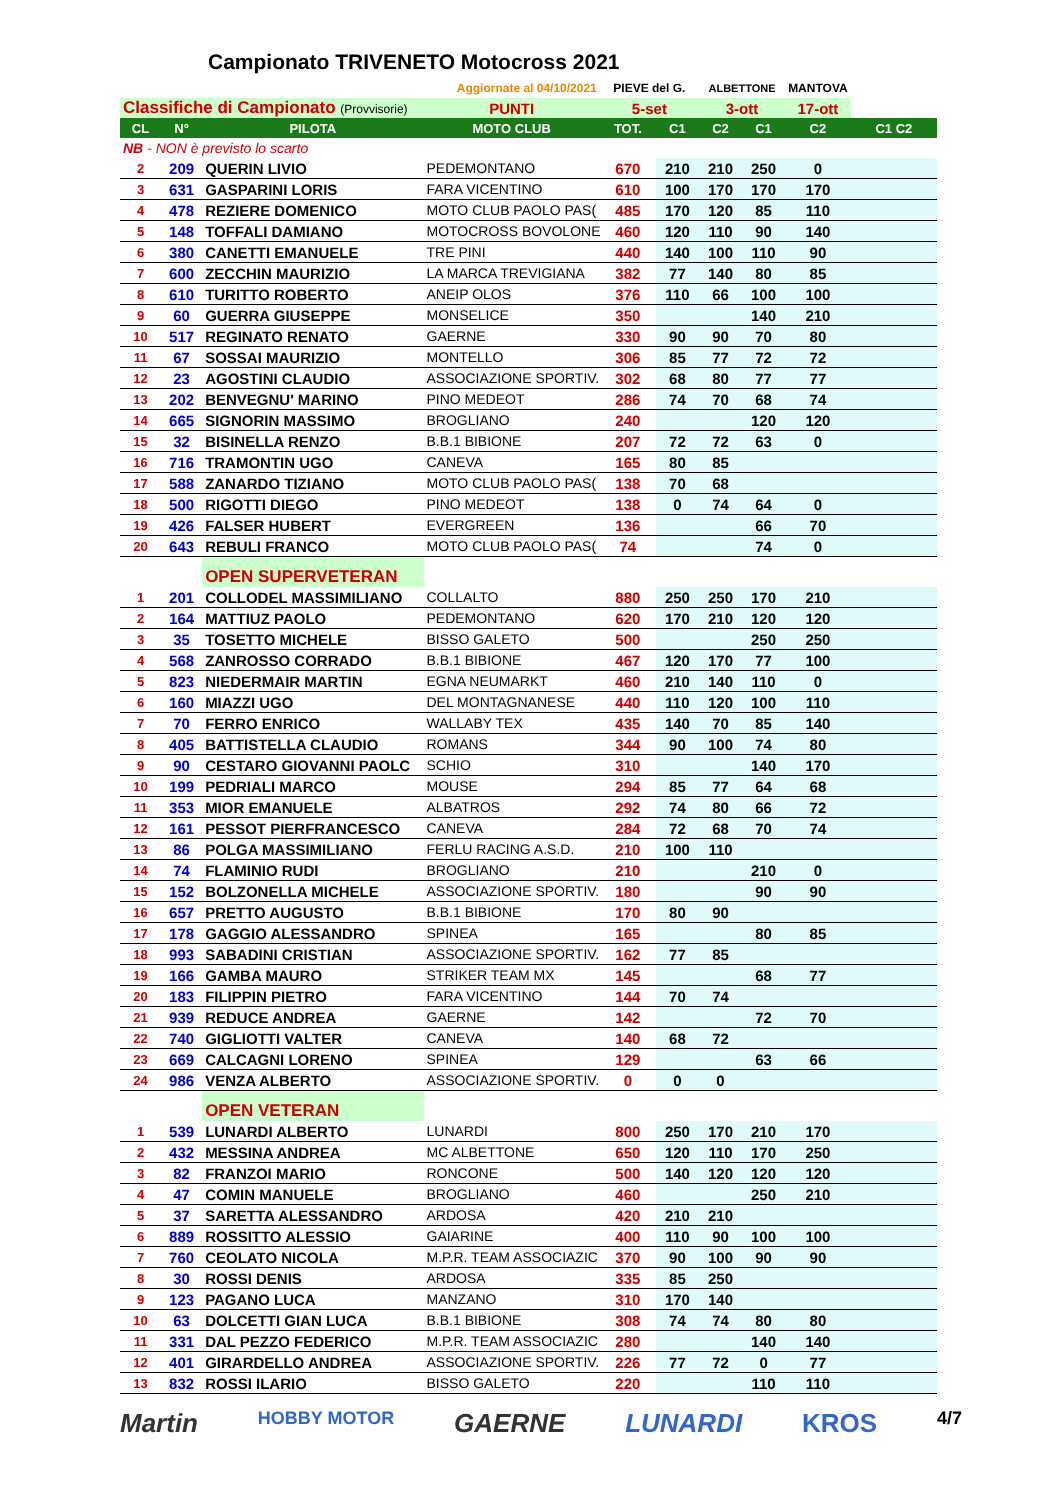Campionato TRIVENETO Motocross 2021
| Aggiornate al 04/10/2021 | | | | PIEVE del G. | | ALBETTONE | | MANTOVA | |
| Classifiche di Campionato (Provvisorie) | | | PUNTI | 5-set | | 3-ott | | 17-ott | |
| CL | N° | PILOTA | MOTO CLUB | TOT. | C1 | C2 | C1 | C2 | C1 C2 |
| NB - NON è previsto lo scarto | | | | | | | | | |
| 2 | 209 | QUERIN LIVIO | PEDEMONTANO | 670 | 210 | 210 | 250 | 0 | |
| 3 | 631 | GASPARINI LORIS | FARA VICENTINO | 610 | 100 | 170 | 170 | 170 | |
| 4 | 478 | REZIERE DOMENICO | MOTO CLUB PAOLO PAS( | 485 | 170 | 120 | 85 | 110 | |
| 5 | 148 | TOFFALI DAMIANO | MOTOCROSS BOVOLONE | 460 | 120 | 110 | 90 | 140 | |
| 6 | 380 | CANETTI EMANUELE | TRE PINI | 440 | 140 | 100 | 110 | 90 | |
| 7 | 600 | ZECCHIN MAURIZIO | LA MARCA TREVIGIANA | 382 | 77 | 140 | 80 | 85 | |
| 8 | 610 | TURITTO ROBERTO | ANEIP OLOS | 376 | 110 | 66 | 100 | 100 | |
| 9 | 60 | GUERRA GIUSEPPE | MONSELICE | 350 | | | 140 | 210 | |
| 10 | 517 | REGINATO RENATO | GAERNE | 330 | 90 | 90 | 70 | 80 | |
| 11 | 67 | SOSSAI MAURIZIO | MONTELLO | 306 | 85 | 77 | 72 | 72 | |
| 12 | 23 | AGOSTINI CLAUDIO | ASSOCIAZIONE SPORTIV. | 302 | 68 | 80 | 77 | 77 | |
| 13 | 202 | BENVEGNU' MARINO | PINO MEDEOT | 286 | 74 | 70 | 68 | 74 | |
| 14 | 665 | SIGNORIN MASSIMO | BROGLIANO | 240 | | | 120 | 120 | |
| 15 | 32 | BISINELLA RENZO | B.B.1 BIBIONE | 207 | 72 | 72 | 63 | 0 | |
| 16 | 716 | TRAMONTIN UGO | CANEVA | 165 | 80 | 85 | | | |
| 17 | 588 | ZANARDO TIZIANO | MOTO CLUB PAOLO PAS( | 138 | 70 | 68 | | | |
| 18 | 500 | RIGOTTI DIEGO | PINO MEDEOT | 138 | 0 | 74 | 64 | 0 | |
| 19 | 426 | FALSER HUBERT | EVERGREEN | 136 | | | 66 | 70 | |
| 20 | 643 | REBULI FRANCO | MOTO CLUB PAOLO PAS( | 74 | | | 74 | 0 | |
| | | OPEN SUPERVETERAN | | | | | | | |
| 1 | 201 | COLLODEL MASSIMILIANO | COLLALTO | 880 | 250 | 250 | 170 | 210 | |
| 2 | 164 | MATTIUZ PAOLO | PEDEMONTANO | 620 | 170 | 210 | 120 | 120 | |
| 3 | 35 | TOSETTO MICHELE | BISSO GALETO | 500 | | | 250 | 250 | |
| 4 | 568 | ZANROSSO CORRADO | B.B.1 BIBIONE | 467 | 120 | 170 | 77 | 100 | |
| 5 | 823 | NIEDERMAIR MARTIN | EGNA NEUMARKT | 460 | 210 | 140 | 110 | 0 | |
| 6 | 160 | MIAZZI UGO | DEL MONTAGNANESE | 440 | 110 | 120 | 100 | 110 | |
| 7 | 70 | FERRO ENRICO | WALLABY TEX | 435 | 140 | 70 | 85 | 140 | |
| 8 | 405 | BATTISTELLA CLAUDIO | ROMANS | 344 | 90 | 100 | 74 | 80 | |
| 9 | 90 | CESTARO GIOVANNI PAOLC | SCHIO | 310 | | | 140 | 170 | |
| 10 | 199 | PEDRIALI MARCO | MOUSE | 294 | 85 | 77 | 64 | 68 | |
| 11 | 353 | MIOR EMANUELE | ALBATROS | 292 | 74 | 80 | 66 | 72 | |
| 12 | 161 | PESSOT PIERFRANCESCO | CANEVA | 284 | 72 | 68 | 70 | 74 | |
| 13 | 86 | POLGA MASSIMILIANO | FERLU RACING A.S.D. | 210 | 100 | 110 | | | |
| 14 | 74 | FLAMINIO RUDI | BROGLIANO | 210 | | | 210 | 0 | |
| 15 | 152 | BOLZONELLA MICHELE | ASSOCIAZIONE SPORTIV. | 180 | | | 90 | 90 | |
| 16 | 657 | PRETTO AUGUSTO | B.B.1 BIBIONE | 170 | 80 | 90 | | | |
| 17 | 178 | GAGGIO ALESSANDRO | SPINEA | 165 | | | 80 | 85 | |
| 18 | 993 | SABADINI CRISTIAN | ASSOCIAZIONE SPORTIV. | 162 | 77 | 85 | | | |
| 19 | 166 | GAMBA MAURO | STRIKER TEAM MX | 145 | | | 68 | 77 | |
| 20 | 183 | FILIPPIN PIETRO | FARA VICENTINO | 144 | 70 | 74 | | | |
| 21 | 939 | REDUCE ANDREA | GAERNE | 142 | | | 72 | 70 | |
| 22 | 740 | GIGLIOTTI VALTER | CANEVA | 140 | 68 | 72 | | | |
| 23 | 669 | CALCAGNI LORENO | SPINEA | 129 | | | 63 | 66 | |
| 24 | 986 | VENZA ALBERTO | ASSOCIAZIONE SPORTIV. | 0 | 0 | 0 | | | |
| | | OPEN VETERAN | | | | | | | |
| 1 | 539 | LUNARDI ALBERTO | LUNARDI | 800 | 250 | 170 | 210 | 170 | |
| 2 | 432 | MESSINA ANDREA | MC ALBETTONE | 650 | 120 | 110 | 170 | 250 | |
| 3 | 82 | FRANZOI MARIO | RONCONE | 500 | 140 | 120 | 120 | 120 | |
| 4 | 47 | COMIN MANUELE | BROGLIANO | 460 | | | 250 | 210 | |
| 5 | 37 | SARETTA ALESSANDRO | ARDOSA | 420 | 210 | 210 | | | |
| 6 | 889 | ROSSITTO ALESSIO | GAIARINE | 400 | 110 | 90 | 100 | 100 | |
| 7 | 760 | CEOLATO NICOLA | M.P.R. TEAM ASSOCIAZIC | 370 | 90 | 100 | 90 | 90 | |
| 8 | 30 | ROSSI DENIS | ARDOSA | 335 | 85 | 250 | | | |
| 9 | 123 | PAGANO LUCA | MANZANO | 310 | 170 | 140 | | | |
| 10 | 63 | DOLCETTI GIAN LUCA | B.B.1 BIBIONE | 308 | 74 | 74 | 80 | 80 | |
| 11 | 331 | DAL PEZZO FEDERICO | M.P.R. TEAM ASSOCIAZIC | 280 | | | 140 | 140 | |
| 12 | 401 | GIRARDELLO ANDREA | ASSOCIAZIONE SPORTIV. | 226 | 77 | 72 | 0 | 77 | |
| 13 | 832 | ROSSI ILARIO | BISSO GALETO | 220 | | | 110 | 110 | |
Martin HOBBY MOTOR GAERNE LUNARDI KROS 4/7